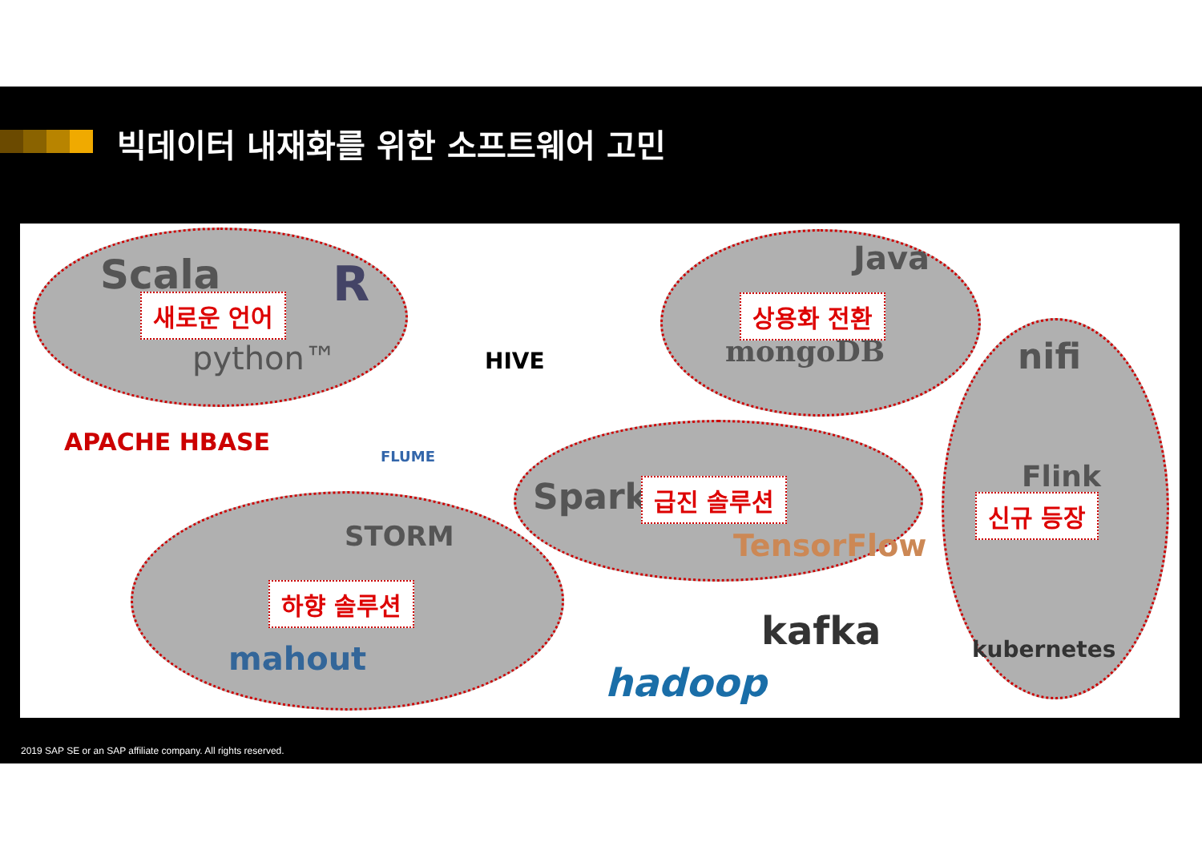빅데이터 내재화를 위한 소프트웨어 고민
Scala R 새로운 언어
python™ HIVE
Java
상용화 전환
mongoDB nifi
APACHE HBASE FLUME
Spark 급진 솔루션
TensorFlow
Flink
신규 등장
STORM
하향 솔루션
mahout
kafka kubernetes
hadoop
2019 SAP SE or an SAP affiliate company. All rights reserved.